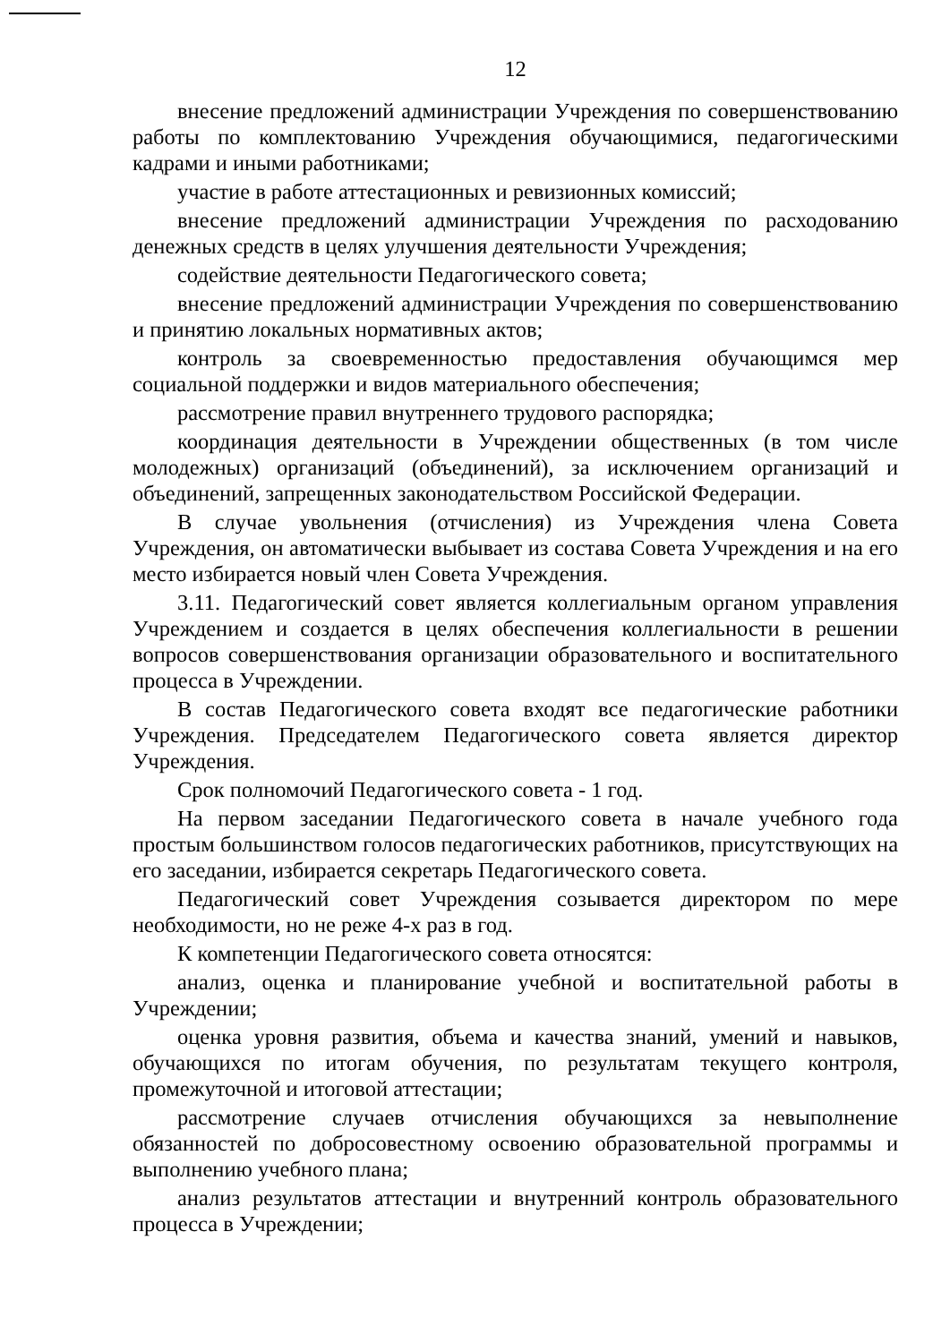12
внесение предложений администрации Учреждения по совершенствованию работы по комплектованию Учреждения обучающимися, педагогическими кадрами и иными работниками;
участие в работе аттестационных и ревизионных комиссий;
внесение предложений администрации Учреждения по расходованию денежных средств в целях улучшения деятельности Учреждения;
содействие деятельности Педагогического совета;
внесение предложений администрации Учреждения по совершенствованию и принятию локальных нормативных актов;
контроль за своевременностью предоставления обучающимся мер социальной поддержки и видов материального обеспечения;
рассмотрение правил внутреннего трудового распорядка;
координация деятельности в Учреждении общественных (в том числе молодежных) организаций (объединений), за исключением организаций и объединений, запрещенных законодательством Российской Федерации.
В случае увольнения (отчисления) из Учреждения члена Совета Учреждения, он автоматически выбывает из состава Совета Учреждения и на его место избирается новый член Совета Учреждения.
3.11. Педагогический совет является коллегиальным органом управления Учреждением и создается в целях обеспечения коллегиальности в решении вопросов совершенствования организации образовательного и воспитательного процесса в Учреждении.
В состав Педагогического совета входят все педагогические работники Учреждения. Председателем Педагогического совета является директор Учреждения.
Срок полномочий Педагогического совета - 1 год.
На первом заседании Педагогического совета в начале учебного года простым большинством голосов педагогических работников, присутствующих на его заседании, избирается секретарь Педагогического совета.
Педагогический совет Учреждения созывается директором по мере необходимости, но не реже 4-х раз в год.
К компетенции Педагогического совета относятся:
анализ, оценка и планирование учебной и воспитательной работы в Учреждении;
оценка уровня развития, объема и качества знаний, умений и навыков, обучающихся по итогам обучения, по результатам текущего контроля, промежуточной и итоговой аттестации;
рассмотрение случаев отчисления обучающихся за невыполнение обязанностей по добросовестному освоению образовательной программы и выполнению учебного плана;
анализ результатов аттестации и внутренний контроль образовательного процесса в Учреждении;